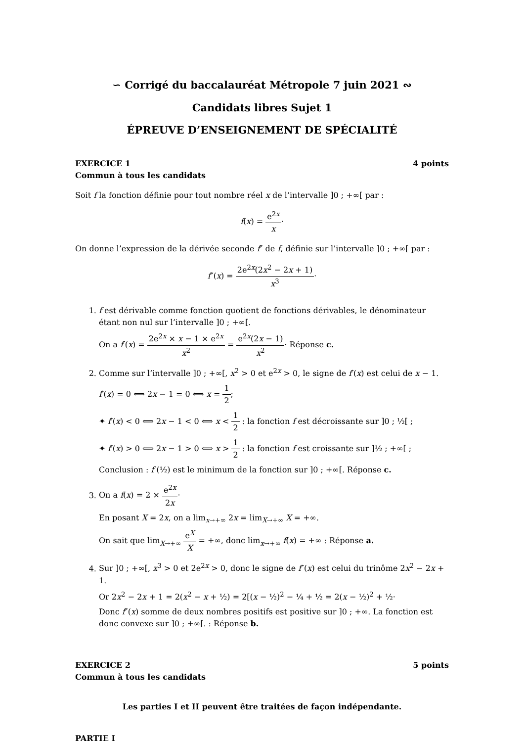∽ Corrigé du baccalauréat Métropole 7 juin 2021 ∾
Candidats libres Sujet 1
ÉPREUVE D’ENSEIGNEMENT DE SPÉCIALITÉ
EXERCICE 1 4 points
Commun à tous les candidats
Soit f la fonction définie pour tout nombre réel x de l’intervalle ]0 ; +∞[ par :
f(x) = e<sup>2x</sup> x·
On donne l’expression de la dérivée seconde f″ de f, définie sur l’intervalle ]0 ; +∞[ par :
f″(x) = 2e<sup>2x</sup>(2x<sup>2</sup> − 2x + 1) x<sup>3</sup>·
1. f est dérivable comme fonction quotient de fonctions dérivables, le dénominateur étant non nul sur l’intervalle ]0 ; +∞[.
On a f′(x) = 2e<sup>2x</sup> × x − 1 × e<sup>2x</sup> x<sup>2</sup> = e<sup>2x</sup>(2x − 1) x<sup>2</sup>· Réponse c.
2. Comme sur l’intervalle ]0 ; +∞[, x<sup>2</sup> > 0 et e<sup>2x</sup> > 0, le signe de f′(x) est celui de x − 1.
f′(x) = 0 ⟺ 2x − 1 = 0 ⟺ x = 1 2;
✦ f′(x) < 0 ⟺ 2x − 1 < 0 ⟺ x < 1 2 : la fonction f est décroissante sur ]0 ; ½[ ;
✦ f′(x) > 0 ⟺ 2x − 1 > 0 ⟺ x > 1 2 : la fonction f est croissante sur ]½ ; +∞[ ;
Conclusion : f (½) est le minimum de la fonction sur ]0 ; +∞[. Réponse c.
3. On a f(x) = 2 × e<sup>2x</sup> 2x·
En posant X = 2x, on a lim<sub>x→+∞</sub> 2x = lim<sub>X→+∞</sub> X = +∞.
On sait que lim<sub>X→+∞</sub> e<sup>X</sup> X = +∞, donc lim<sub>x→+∞</sub> f(x) = +∞ : Réponse a.
4. Sur ]0 ; +∞[, x<sup>3</sup> > 0 et 2e<sup>2x</sup> > 0, donc le signe de f″(x) est celui du trinôme 2x<sup>2</sup> − 2x + 1.
Or 2x<sup>2</sup> − 2x + 1 = 2(x<sup>2</sup> − x + ½) = 2[(x − ½)<sup>2</sup> − ¼ + ½ = 2(x − ½)<sup>2</sup> + ½·
Donc f″(x) somme de deux nombres positifs est positive sur ]0 ; +∞. La fonction est donc convexe sur ]0 ; +∞[. : Réponse b.
EXERCICE 2 5 points
Commun à tous les candidats
Les parties I et II peuvent être traitées de façon indépendante.
PARTIE I